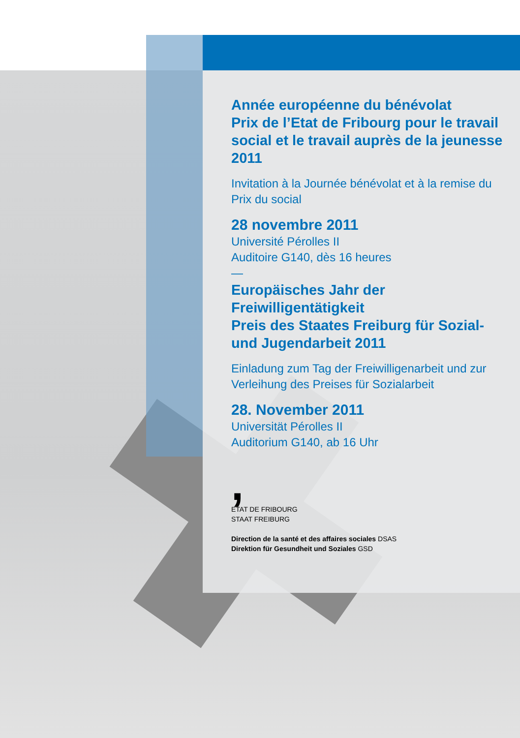Année européenne du bénévolat
Prix de l’Etat de Fribourg pour le travail social et le travail auprès de la jeunesse 2011
Invitation à la Journée bénévolat et à la remise du Prix du social
28 novembre 2011
Université Pérolles II
Auditoire G140, dès 16 heures
—
Europäisches Jahr der Freiwilligentätigkeit
Preis des Staates Freiburg für Sozial- und Jugendarbeit 2011
Einladung zum Tag der Freiwilligenarbeit und zur Verleihung des Preises für Sozialarbeit
28. November 2011
Universität Pérolles II
Auditorium G140, ab 16 Uhr
,
ETAT DE FRIBOURG
STAAT FREIBURG
Direction de la santé et des affaires sociales DSAS
Direktion für Gesundheit und Soziales GSD